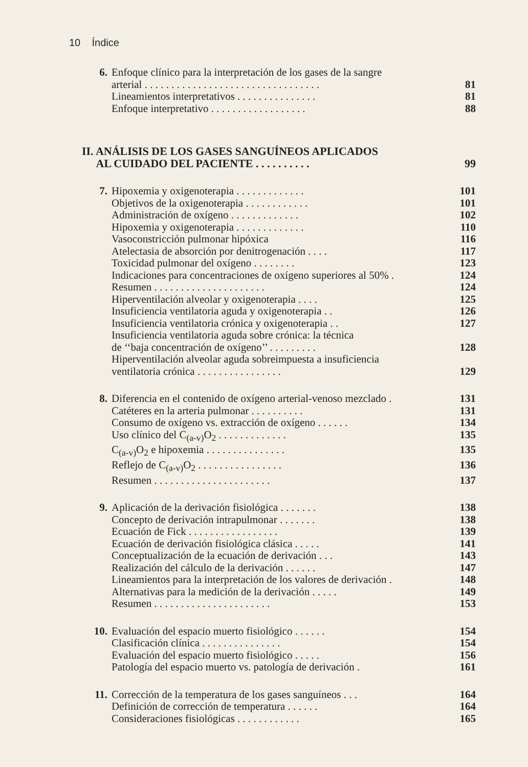10 Índice
6. Enfoque clínico para la interpretación de los gases de la sangre
arterial . . . . . . . . . . . . . . . . . . . . . . . . . . . . . . . . .
81
Lineamientos interpretativos . . . . . . . . . . . . . . . 81
Enfoque interpretativo . . . . . . . . . . . . . . . . . . 88
II. ANÁLISIS DE LOS GASES SANGUÍNEOS APLICADOS
AL CUIDADO DEL PACIENTE . . . . . . . . . .
99
7. Hipoxemia y oxigenoterapia . . . . . . . . . . . . . 101
Objetivos de la oxigenoterapia . . . . . . . . . . . . 101
Administración de oxígeno . . . . . . . . . . . . . 102
Hipoxemia y oxigenoterapia . . . . . . . . . . . . . 110
Vasoconstricción pulmonar hipóxica 116
Atelectasia de absorción por denitrogenación . . . . 117
Toxicidad pulmonar del oxígeno . . . . . . . . 123
Indicaciones para concentraciones de oxígeno superiores al 50% . 124
Resumen . . . . . . . . . . . . . . . . . . . . . 124
Hiperventilación alveolar y oxigenoterapia . . . . 125
Insuficiencia ventilatoria aguda y oxigenoterapia . . 126
Insuficiencia ventilatoria crónica y oxigenoterapia . . 127
Insuficiencia ventilatoria aguda sobre crónica: la técnica
de ‘‘baja concentración de oxígeno’’ . . . . . . . . .
128
Hiperventilación alveolar aguda sobreimpuesta a insuficiencia
ventilatoria crónica . . . . . . . . . . . . . . . .
129
8. Diferencia en el contenido de oxígeno arterial-venoso mezclado . 131
Catéteres en la arteria pulmonar . . . . . . . . . . 131
Consumo de oxígeno vs. extracción de oxígeno . . . . . . 134
Uso clínico del C<sub>(a-v)</sub>O<sub>2</sub> . . . . . . . . . . . . . 135
C<sub>(a-v)</sub>O<sub>2</sub> e hipoxemia . . . . . . . . . . . . . . . 135
Reflejo de C<sub>(a-v)</sub>O<sub>2</sub> . . . . . . . . . . . . . . . . 136
Resumen . . . . . . . . . . . . . . . . . . . . . . 137
9. Aplicación de la derivación fisiológica . . . . . . . 138
Concepto de derivación intrapulmonar . . . . . . . 138
Ecuación de Fick . . . . . . . . . . . . . . . . . 139
Ecuación de derivación fisiológica clásica . . . . . 141
Conceptualización de la ecuación de derivación . . . 143
Realización del cálculo de la derivación . . . . . . 147
Lineamientos para la interpretación de los valores de derivación . 148
Alternativas para la medición de la derivación . . . . . 149
Resumen . . . . . . . . . . . . . . . . . . . . . . 153
10. Evaluación del espacio muerto fisiológico . . . . . . 154
Clasificación clínica . . . . . . . . . . . . . . . 154
Evaluación del espacio muerto fisiológico . . . . . 156
Patología del espacio muerto vs. patología de derivación . 161
11. Corrección de la temperatura de los gases sanguíneos . . . 164
Definición de corrección de temperatura . . . . . . 164
Consideraciones fisiológicas . . . . . . . . . . . . 165